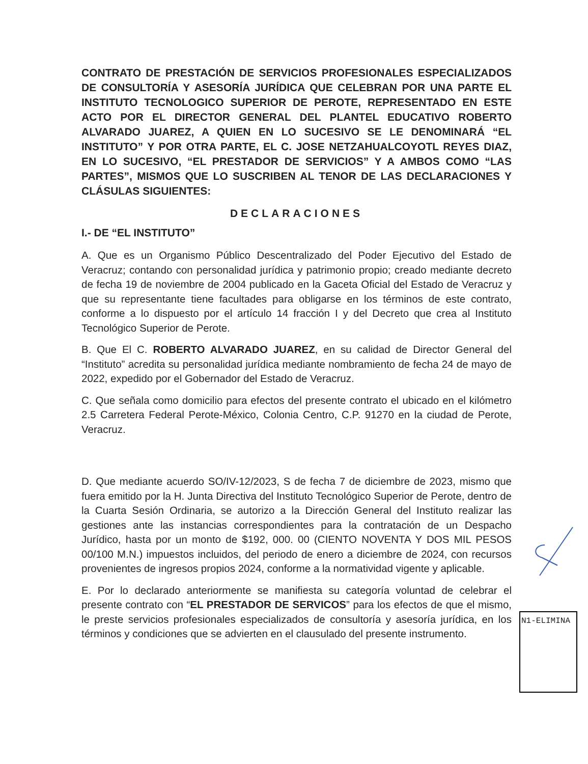CONTRATO DE PRESTACIÓN DE SERVICIOS PROFESIONALES ESPECIALIZADOS DE CONSULTORÍA Y ASESORÍA JURÍDICA QUE CELEBRAN POR UNA PARTE EL INSTITUTO TECNOLOGICO SUPERIOR DE PEROTE, REPRESENTADO EN ESTE ACTO POR EL DIRECTOR GENERAL DEL PLANTEL EDUCATIVO ROBERTO ALVARADO JUAREZ, A QUIEN EN LO SUCESIVO SE LE DENOMINARÁ “EL INSTITUTO” Y POR OTRA PARTE, EL C. JOSE NETZAHUALCOYOTL REYES DIAZ, EN LO SUCESIVO, “EL PRESTADOR DE SERVICIOS” Y A AMBOS COMO “LAS PARTES”, MISMOS QUE LO SUSCRIBEN AL TENOR DE LAS DECLARACIONES Y CLÁSULAS SIGUIENTES:
DECLARACIONES
I.- DE “EL INSTITUTO”
A. Que es un Organismo Público Descentralizado del Poder Ejecutivo del Estado de Veracruz; contando con personalidad jurídica y patrimonio propio; creado mediante decreto de fecha 19 de noviembre de 2004 publicado en la Gaceta Oficial del Estado de Veracruz y que su representante tiene facultades para obligarse en los términos de este contrato, conforme a lo dispuesto por el artículo 14 fracción I y del Decreto que crea al Instituto Tecnológico Superior de Perote.
B. Que El C. ROBERTO ALVARADO JUAREZ, en su calidad de Director General del “Instituto” acredita su personalidad jurídica mediante nombramiento de fecha 24 de mayo de 2022, expedido por el Gobernador del Estado de Veracruz.
C. Que señala como domicilio para efectos del presente contrato el ubicado en el kilómetro 2.5 Carretera Federal Perote-México, Colonia Centro, C.P. 91270 en la ciudad de Perote, Veracruz.
D. Que mediante acuerdo SO/IV-12/2023, S de fecha 7 de diciembre de 2023, mismo que fuera emitido por la H. Junta Directiva del Instituto Tecnológico Superior de Perote, dentro de la Cuarta Sesión Ordinaria, se autorizo a la Dirección General del Instituto realizar las gestiones ante las instancias correspondientes para la contratación de un Despacho Jurídico, hasta por un monto de $192, 000. 00 (CIENTO NOVENTA Y DOS MIL PESOS 00/100 M.N.) impuestos incluidos, del periodo de enero a diciembre de 2024, con recursos provenientes de ingresos propios 2024, conforme a la normatividad vigente y aplicable.
E. Por lo declarado anteriormente se manifiesta su categoría voluntad de celebrar el presente contrato con “EL PRESTADOR DE SERVICOS” para los efectos de que el mismo, le preste servicios profesionales especializados de consultoría y asesoría jurídica, en los términos y condiciones que se advierten en el clausulado del presente instrumento.
N1-ELIMINA